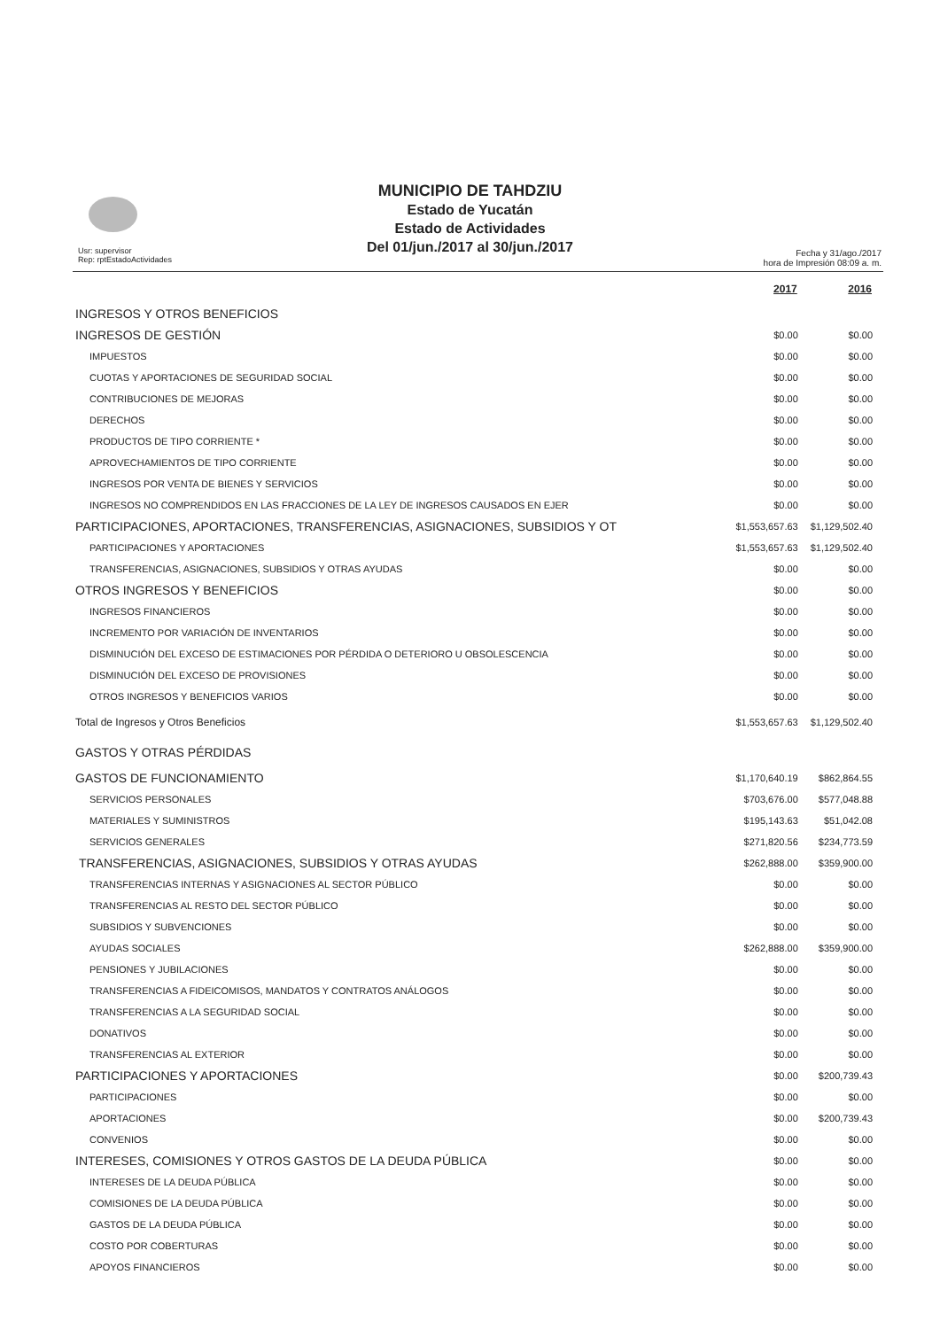MUNICIPIO DE TAHDZIU
Estado de Yucatán
Estado de Actividades
Del 01/jun./2017 al 30/jun./2017
Usr: supervisor
Rep: rptEstadoActividades
Fecha y 31/ago./2017
hora de Impresión 08:09 a. m.
| | 2017 | 2016 |
| --- | --- | --- |
| INGRESOS Y OTROS BENEFICIOS | | |
| INGRESOS DE GESTIÓN | $0.00 | $0.00 |
| IMPUESTOS | $0.00 | $0.00 |
| CUOTAS Y APORTACIONES DE SEGURIDAD SOCIAL | $0.00 | $0.00 |
| CONTRIBUCIONES DE MEJORAS | $0.00 | $0.00 |
| DERECHOS | $0.00 | $0.00 |
| PRODUCTOS DE TIPO CORRIENTE * | $0.00 | $0.00 |
| APROVECHAMIENTOS DE TIPO CORRIENTE | $0.00 | $0.00 |
| INGRESOS POR VENTA DE BIENES Y SERVICIOS | $0.00 | $0.00 |
| INGRESOS NO COMPRENDIDOS EN LAS FRACCIONES DE LA LEY DE INGRESOS CAUSADOS EN EJER | $0.00 | $0.00 |
| PARTICIPACIONES, APORTACIONES, TRANSFERENCIAS, ASIGNACIONES, SUBSIDIOS Y OT | $1,553,657.63 | $1,129,502.40 |
| PARTICIPACIONES Y APORTACIONES | $1,553,657.63 | $1,129,502.40 |
| TRANSFERENCIAS, ASIGNACIONES, SUBSIDIOS Y OTRAS AYUDAS | $0.00 | $0.00 |
| OTROS INGRESOS Y BENEFICIOS | $0.00 | $0.00 |
| INGRESOS FINANCIEROS | $0.00 | $0.00 |
| INCREMENTO POR VARIACIÓN DE INVENTARIOS | $0.00 | $0.00 |
| DISMINUCIÓN DEL EXCESO DE ESTIMACIONES POR PÉRDIDA O DETERIORO U OBSOLESCENCIA | $0.00 | $0.00 |
| DISMINUCIÓN DEL EXCESO DE PROVISIONES | $0.00 | $0.00 |
| OTROS INGRESOS Y BENEFICIOS VARIOS | $0.00 | $0.00 |
| Total de Ingresos y Otros Beneficios | $1,553,657.63 | $1,129,502.40 |
| GASTOS Y OTRAS PÉRDIDAS | | |
| GASTOS DE FUNCIONAMIENTO | $1,170,640.19 | $862,864.55 |
| SERVICIOS PERSONALES | $703,676.00 | $577,048.88 |
| MATERIALES Y SUMINISTROS | $195,143.63 | $51,042.08 |
| SERVICIOS GENERALES | $271,820.56 | $234,773.59 |
| TRANSFERENCIAS, ASIGNACIONES, SUBSIDIOS Y OTRAS AYUDAS | $262,888.00 | $359,900.00 |
| TRANSFERENCIAS INTERNAS Y ASIGNACIONES AL SECTOR PÚBLICO | $0.00 | $0.00 |
| TRANSFERENCIAS AL RESTO DEL SECTOR PÚBLICO | $0.00 | $0.00 |
| SUBSIDIOS Y SUBVENCIONES | $0.00 | $0.00 |
| AYUDAS SOCIALES | $262,888.00 | $359,900.00 |
| PENSIONES Y JUBILACIONES | $0.00 | $0.00 |
| TRANSFERENCIAS A FIDEICOMISOS, MANDATOS Y CONTRATOS ANÁLOGOS | $0.00 | $0.00 |
| TRANSFERENCIAS A LA SEGURIDAD SOCIAL | $0.00 | $0.00 |
| DONATIVOS | $0.00 | $0.00 |
| TRANSFERENCIAS AL EXTERIOR | $0.00 | $0.00 |
| PARTICIPACIONES Y APORTACIONES | $0.00 | $200,739.43 |
| PARTICIPACIONES | $0.00 | $0.00 |
| APORTACIONES | $0.00 | $200,739.43 |
| CONVENIOS | $0.00 | $0.00 |
| INTERESES, COMISIONES Y OTROS GASTOS DE LA DEUDA PÚBLICA | $0.00 | $0.00 |
| INTERESES DE LA DEUDA PÚBLICA | $0.00 | $0.00 |
| COMISIONES DE LA DEUDA PÚBLICA | $0.00 | $0.00 |
| GASTOS DE LA DEUDA PÚBLICA | $0.00 | $0.00 |
| COSTO POR COBERTURAS | $0.00 | $0.00 |
| APOYOS FINANCIEROS | $0.00 | $0.00 |